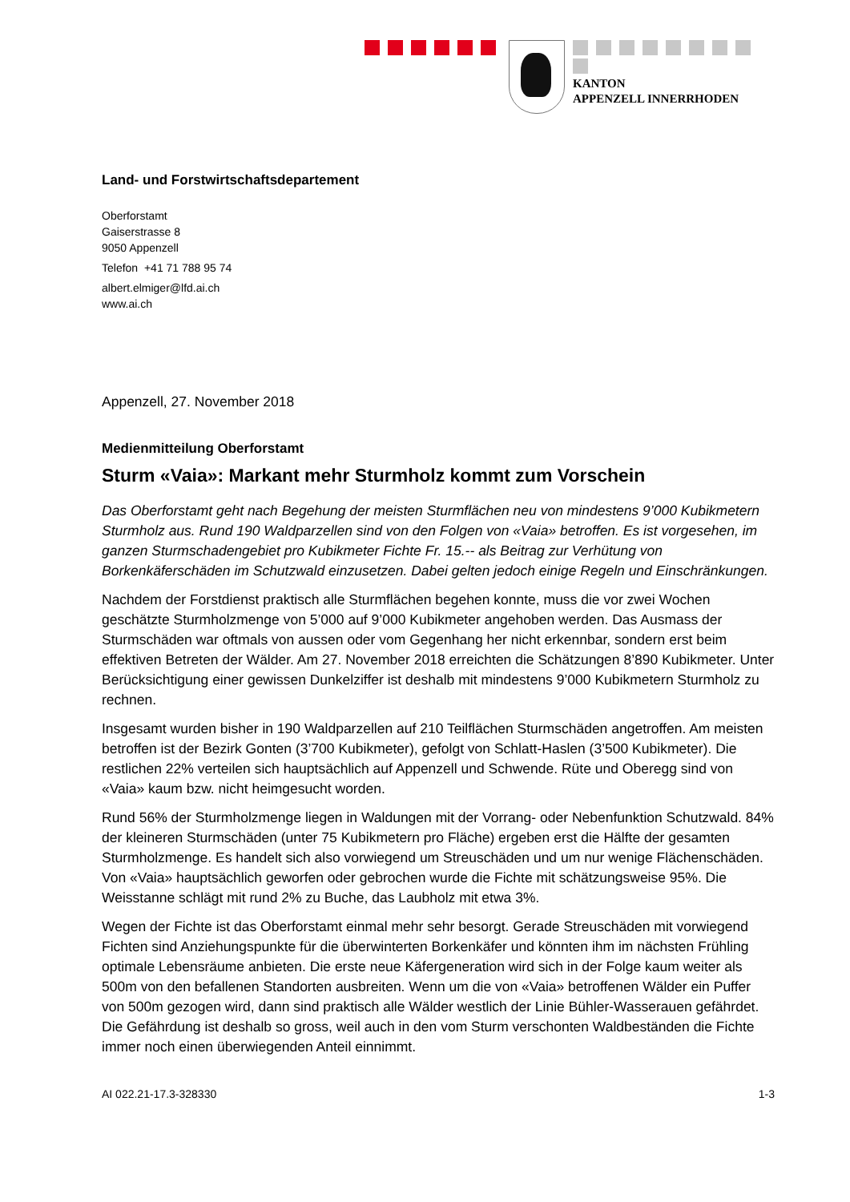KANTON
APPENZELL INNERRHODEN
Land- und Forstwirtschaftsdepartement
Oberforstamt
Gaiserstrasse 8
9050 Appenzell
Telefon +41 71 788 95 74
albert.elmiger@lfd.ai.ch
www.ai.ch
Appenzell, 27. November 2018
Medienmitteilung Oberforstamt
Sturm «Vaia»: Markant mehr Sturmholz kommt zum Vorschein
Das Oberforstamt geht nach Begehung der meisten Sturmflächen neu von mindestens 9’000 Kubikmetern Sturmholz aus. Rund 190 Waldparzellen sind von den Folgen von «Vaia» betroffen. Es ist vorgesehen, im ganzen Sturmschadengebiet pro Kubikmeter Fichte Fr. 15.-- als Beitrag zur Verhütung von Borkenkäferschäden im Schutzwald einzusetzen. Dabei gelten jedoch einige Regeln und Einschränkungen.
Nachdem der Forstdienst praktisch alle Sturmflächen begehen konnte, muss die vor zwei Wochen geschätzte Sturmholzmenge von 5’000 auf 9’000 Kubikmeter angehoben werden. Das Ausmass der Sturmschäden war oftmals von aussen oder vom Gegenhang her nicht erkennbar, sondern erst beim effektiven Betreten der Wälder. Am 27. November 2018 erreichten die Schätzungen 8’890 Kubikmeter. Unter Berücksichtigung einer gewissen Dunkelziffer ist deshalb mit mindestens 9’000 Kubikmetern Sturmholz zu rechnen.
Insgesamt wurden bisher in 190 Waldparzellen auf 210 Teilflächen Sturmschäden angetroffen. Am meisten betroffen ist der Bezirk Gonten (3’700 Kubikmeter), gefolgt von Schlatt-Haslen (3’500 Kubikmeter). Die restlichen 22% verteilen sich hauptsächlich auf Appenzell und Schwende. Rüte und Oberegg sind von «Vaia» kaum bzw. nicht heimgesucht worden.
Rund 56% der Sturmholzmenge liegen in Waldungen mit der Vorrang- oder Nebenfunktion Schutzwald. 84% der kleineren Sturmschäden (unter 75 Kubikmetern pro Fläche) ergeben erst die Hälfte der gesamten Sturmholzmenge. Es handelt sich also vorwiegend um Streuschäden und um nur wenige Flächenschäden. Von «Vaia» hauptsächlich geworfen oder gebrochen wurde die Fichte mit schätzungsweise 95%. Die Weisstanne schlägt mit rund 2% zu Buche, das Laubholz mit etwa 3%.
Wegen der Fichte ist das Oberforstamt einmal mehr sehr besorgt. Gerade Streuschäden mit vorwiegend Fichten sind Anziehungspunkte für die überwinterten Borkenkäfer und könnten ihm im nächsten Frühling optimale Lebensräume anbieten. Die erste neue Käfergeneration wird sich in der Folge kaum weiter als 500m von den befallenen Standorten ausbreiten. Wenn um die von «Vaia» betroffenen Wälder ein Puffer von 500m gezogen wird, dann sind praktisch alle Wälder westlich der Linie Bühler-Wasserauen gefährdet. Die Gefährdung ist deshalb so gross, weil auch in den vom Sturm verschonten Waldbeständen die Fichte immer noch einen überwiegenden Anteil einnimmt.
AI 022.21-17.3-328330 1-3